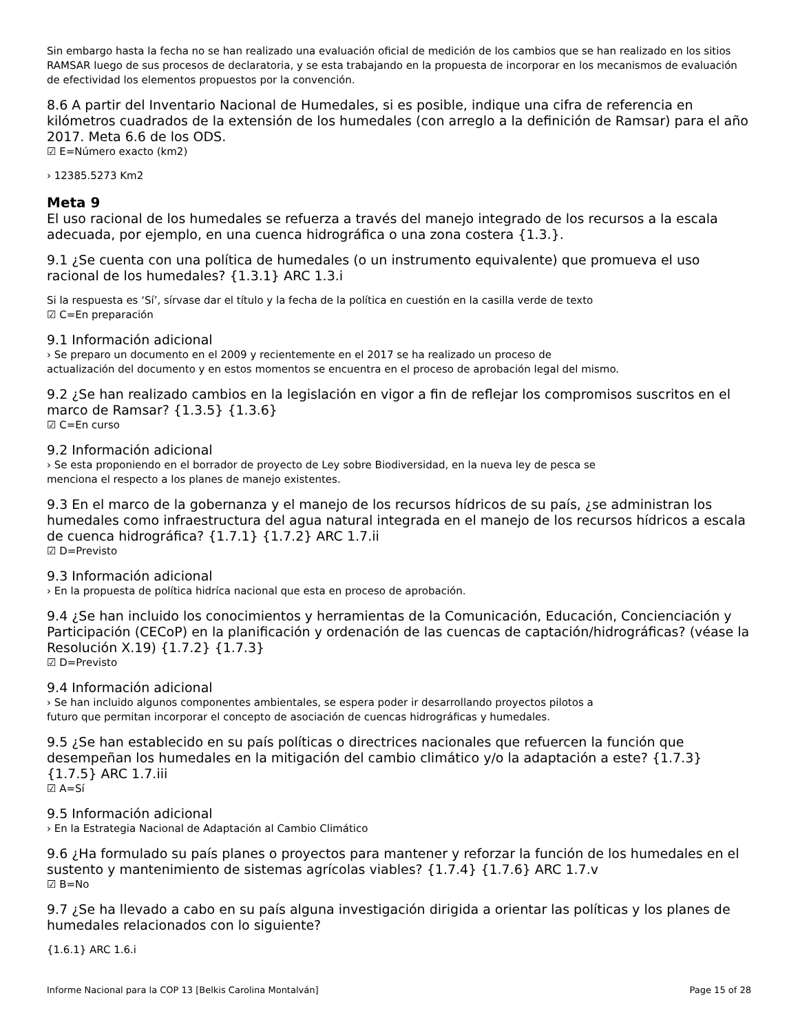Sin embargo hasta la fecha no se han realizado una evaluación oficial de medición de los cambios que se han realizado en los sitios RAMSAR luego de sus procesos de declaratoria, y se esta trabajando en la propuesta de incorporar en los mecanismos de evaluación de efectividad los elementos propuestos por la convención.
8.6 A partir del Inventario Nacional de Humedales, si es posible, indique una cifra de referencia en kilómetros cuadrados de la extensión de los humedales (con arreglo a la definición de Ramsar) para el año 2017. Meta 6.6 de los ODS.
☑ E=Número exacto (km2)
› 12385.5273 Km2
Meta 9
El uso racional de los humedales se refuerza a través del manejo integrado de los recursos a la escala adecuada, por ejemplo, en una cuenca hidrográfica o una zona costera {1.3.}.
9.1 ¿Se cuenta con una política de humedales (o un instrumento equivalente) que promueva el uso racional de los humedales? {1.3.1} ARC 1.3.i
Si la respuesta es ‘Sí’, sírvase dar el título y la fecha de la política en cuestión en la casilla verde de texto
☑ C=En preparación
9.1 Información adicional
› Se preparo un documento en el 2009 y recientemente en el 2017 se ha realizado un proceso de
actualización del documento y en estos momentos se encuentra en el proceso de aprobación legal del mismo.
9.2 ¿Se han realizado cambios en la legislación en vigor a fin de reflejar los compromisos suscritos en el marco de Ramsar? {1.3.5} {1.3.6}
☑ C=En curso
9.2 Información adicional
› Se esta proponiendo en el borrador de proyecto de Ley sobre Biodiversidad, en la nueva ley de pesca se
menciona el respecto a los planes de manejo existentes.
9.3 En el marco de la gobernanza y el manejo de los recursos hídricos de su país, ¿se administran los humedales como infraestructura del agua natural integrada en el manejo de los recursos hídricos a escala de cuenca hidrográfica? {1.7.1} {1.7.2} ARC 1.7.ii
☑ D=Previsto
9.3 Información adicional
› En la propuesta de política hidríca nacional que esta en proceso de aprobación.
9.4 ¿Se han incluido los conocimientos y herramientas de la Comunicación, Educación, Concienciación y Participación (CECoP) en la planificación y ordenación de las cuencas de captación/hidrográficas? (véase la Resolución X.19) {1.7.2} {1.7.3}
☑ D=Previsto
9.4 Información adicional
› Se han incluido algunos componentes ambientales, se espera poder ir desarrollando proyectos pilotos a
futuro que permitan incorporar el concepto de asociación de cuencas hidrográficas y humedales.
9.5 ¿Se han establecido en su país políticas o directrices nacionales que refuercen la función que desempeñan los humedales en la mitigación del cambio climático y/o la adaptación a este? {1.7.3} {1.7.5} ARC 1.7.iii
☑ A=Sí
9.5 Información adicional
› En la Estrategia Nacional de Adaptación al Cambio Climático
9.6 ¿Ha formulado su país planes o proyectos para mantener y reforzar la función de los humedales en el sustento y mantenimiento de sistemas agrícolas viables? {1.7.4} {1.7.6} ARC 1.7.v
☑ B=No
9.7 ¿Se ha llevado a cabo en su país alguna investigación dirigida a orientar las políticas y los planes de humedales relacionados con lo siguiente?
{1.6.1} ARC 1.6.i
Informe Nacional para la COP 13 [Belkis Carolina Montalván] Page 15 of 28